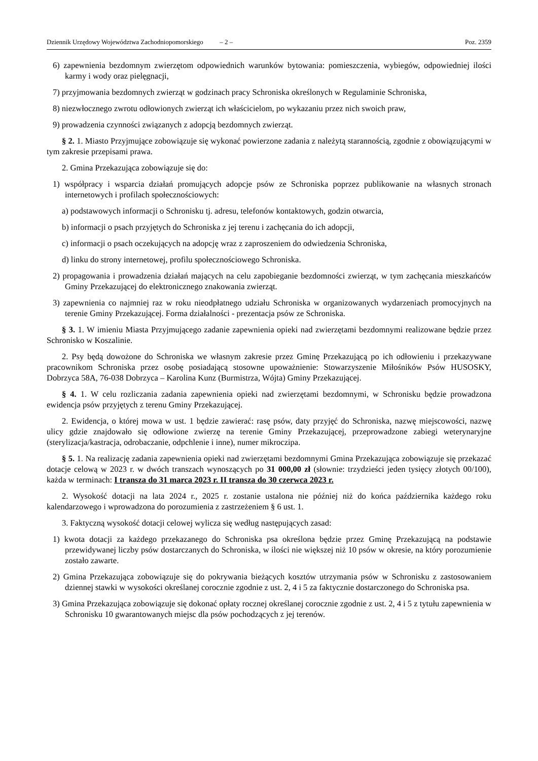Dziennik Urzędowy Województwa Zachodniopomorskiego – 2 – Poz. 2359
6) zapewnienia bezdomnym zwierzętom odpowiednich warunków bytowania: pomieszczenia, wybiegów, odpowiedniej ilości karmy i wody oraz pielęgnacji,
7) przyjmowania bezdomnych zwierząt w godzinach pracy Schroniska określonych w Regulaminie Schroniska,
8) niezwłocznego zwrotu odłowionych zwierząt ich właścicielom, po wykazaniu przez nich swoich praw,
9) prowadzenia czynności związanych z adopcją bezdomnych zwierząt.
§ 2. 1. Miasto Przyjmujące zobowiązuje się wykonać powierzone zadania z należytą starannością, zgodnie z obowiązującymi w tym zakresie przepisami prawa.
2. Gmina Przekazująca zobowiązuje się do:
1) współpracy i wsparcia działań promujących adopcje psów ze Schroniska poprzez publikowanie na własnych stronach internetowych i profilach społecznościowych:
a) podstawowych informacji o Schronisku tj. adresu, telefonów kontaktowych, godzin otwarcia,
b) informacji o psach przyjętych do Schroniska z jej terenu i zachęcania do ich adopcji,
c) informacji o psach oczekujących na adopcję wraz z zaproszeniem do odwiedzenia Schroniska,
d) linku do strony internetowej, profilu społecznościowego Schroniska.
2) propagowania i prowadzenia działań mających na celu zapobieganie bezdomności zwierząt, w tym zachęcania mieszkańców Gminy Przekazującej do elektronicznego znakowania zwierząt.
3) zapewnienia co najmniej raz w roku nieodpłatnego udziału Schroniska w organizowanych wydarzeniach promocyjnych na terenie Gminy Przekazującej. Forma działalności - prezentacja psów ze Schroniska.
§ 3. 1. W imieniu Miasta Przyjmującego zadanie zapewnienia opieki nad zwierzętami bezdomnymi realizowane będzie przez Schronisko w Koszalinie.
2. Psy będą dowożone do Schroniska we własnym zakresie przez Gminę Przekazującą po ich odłowieniu i przekazywane pracownikom Schroniska przez osobę posiadającą stosowne upoważnienie: Stowarzyszenie Miłośników Psów HUSOSKY, Dobrzyca 58A, 76-038 Dobrzyca – Karolina Kunz (Burmistrza, Wójta) Gminy Przekazującej.
§ 4. 1. W celu rozliczania zadania zapewnienia opieki nad zwierzętami bezdomnymi, w Schronisku będzie prowadzona ewidencja psów przyjętych z terenu Gminy Przekazującej.
2. Ewidencja, o której mowa w ust. 1 będzie zawierać: rasę psów, daty przyjęć do Schroniska, nazwę miejscowości, nazwę ulicy gdzie znajdowało się odłowione zwierzę na terenie Gminy Przekazującej, przeprowadzone zabiegi weterynaryjne (sterylizacja/kastracja, odrobaczanie, odpchlenie i inne), numer mikroczipa.
§ 5. 1. Na realizację zadania zapewnienia opieki nad zwierzętami bezdomnymi Gmina Przekazująca zobowiązuje się przekazać dotacje celową w 2023 r. w dwóch transzach wynoszących po 31 000,00 zł (słownie: trzydzieści jeden tysięcy złotych 00/100), każda w terminach: I transza do 31 marca 2023 r. II transza do 30 czerwca 2023 r.
2. Wysokość dotacji na lata 2024 r., 2025 r. zostanie ustalona nie później niż do końca października każdego roku kalendarzowego i wprowadzona do porozumienia z zastrzeżeniem § 6 ust. 1.
3. Faktyczną wysokość dotacji celowej wylicza się według następujących zasad:
1) kwota dotacji za każdego przekazanego do Schroniska psa określona będzie przez Gminę Przekazującą na podstawie przewidywanej liczby psów dostarczanych do Schroniska, w ilości nie większej niż 10 psów w okresie, na który porozumienie zostało zawarte.
2) Gmina Przekazująca zobowiązuje się do pokrywania bieżących kosztów utrzymania psów w Schronisku z zastosowaniem dziennej stawki w wysokości określanej corocznie zgodnie z ust. 2, 4 i 5 za faktycznie dostarczonego do Schroniska psa.
3) Gmina Przekazująca zobowiązuje się dokonać opłaty rocznej określanej corocznie zgodnie z ust. 2, 4 i 5 z tytułu zapewnienia w Schronisku 10 gwarantowanych miejsc dla psów pochodzących z jej terenów.